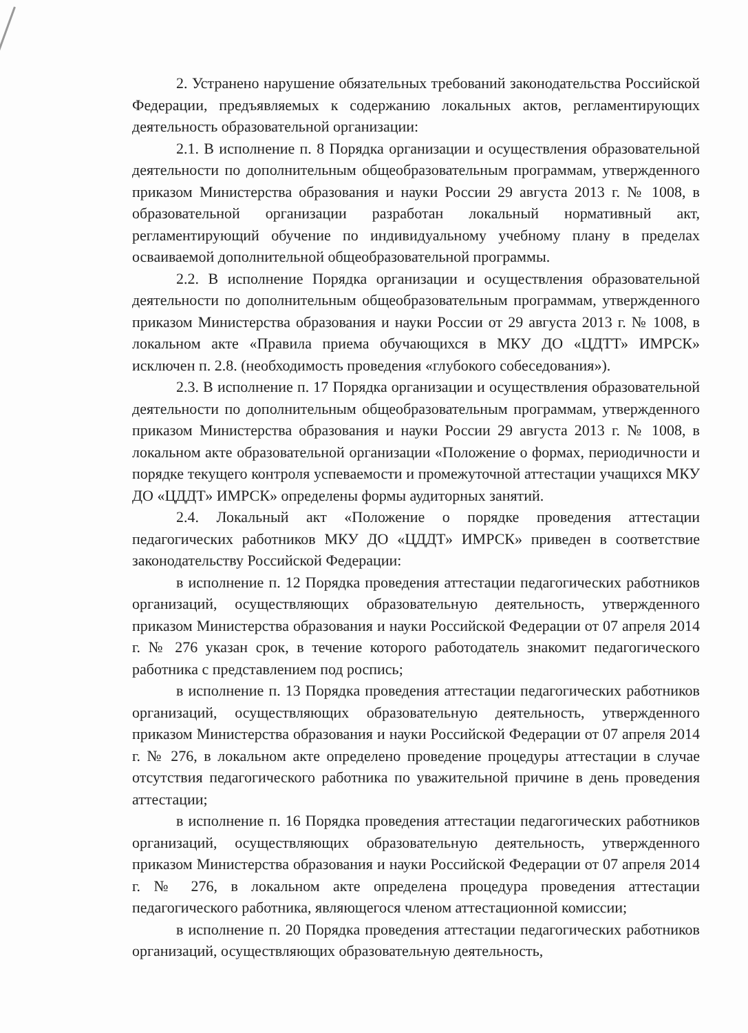2. Устранено нарушение обязательных требований законодательства Российской Федерации, предъявляемых к содержанию локальных актов, регламентирующих деятельность образовательной организации:
2.1. В исполнение п. 8 Порядка организации и осуществления образовательной деятельности по дополнительным общеобразовательным программам, утвержденного приказом Министерства образования и науки России 29 августа 2013 г. № 1008, в образовательной организации разработан локальный нормативный акт, регламентирующий обучение по индивидуальному учебному плану в пределах осваиваемой дополнительной общеобразовательной программы.
2.2. В исполнение Порядка организации и осуществления образовательной деятельности по дополнительным общеобразовательным программам, утвержденного приказом Министерства образования и науки России от 29 августа 2013 г. № 1008, в локальном акте «Правила приема обучающихся в МКУ ДО «ЦДТТ» ИМРСК» исключен п. 2.8. (необходимость проведения «глубокого собеседования»).
2.3. В исполнение п. 17 Порядка организации и осуществления образовательной деятельности по дополнительным общеобразовательным программам, утвержденного приказом Министерства образования и науки России 29 августа 2013 г. № 1008, в локальном акте образовательной организации «Положение о формах, периодичности и порядке текущего контроля успеваемости и промежуточной аттестации учащихся МКУ ДО «ЦДДТ» ИМРСК» определены формы аудиторных занятий.
2.4. Локальный акт «Положение о порядке проведения аттестации педагогических работников МКУ ДО «ЦДДТ» ИМРСК» приведен в соответствие законодательству Российской Федерации:
в исполнение п. 12 Порядка проведения аттестации педагогических работников организаций, осуществляющих образовательную деятельность, утвержденного приказом Министерства образования и науки Российской Федерации от 07 апреля 2014 г. № 276 указан срок, в течение которого работодатель знакомит педагогического работника с представлением под роспись;
в исполнение п. 13 Порядка проведения аттестации педагогических работников организаций, осуществляющих образовательную деятельность, утвержденного приказом Министерства образования и науки Российской Федерации от 07 апреля 2014 г. № 276, в локальном акте определено проведение процедуры аттестации в случае отсутствия педагогического работника по уважительной причине в день проведения аттестации;
в исполнение п. 16 Порядка проведения аттестации педагогических работников организаций, осуществляющих образовательную деятельность, утвержденного приказом Министерства образования и науки Российской Федерации от 07 апреля 2014 г. № 276, в локальном акте определена процедура проведения аттестации педагогического работника, являющегося членом аттестационной комиссии;
в исполнение п. 20 Порядка проведения аттестации педагогических работников организаций, осуществляющих образовательную деятельность,